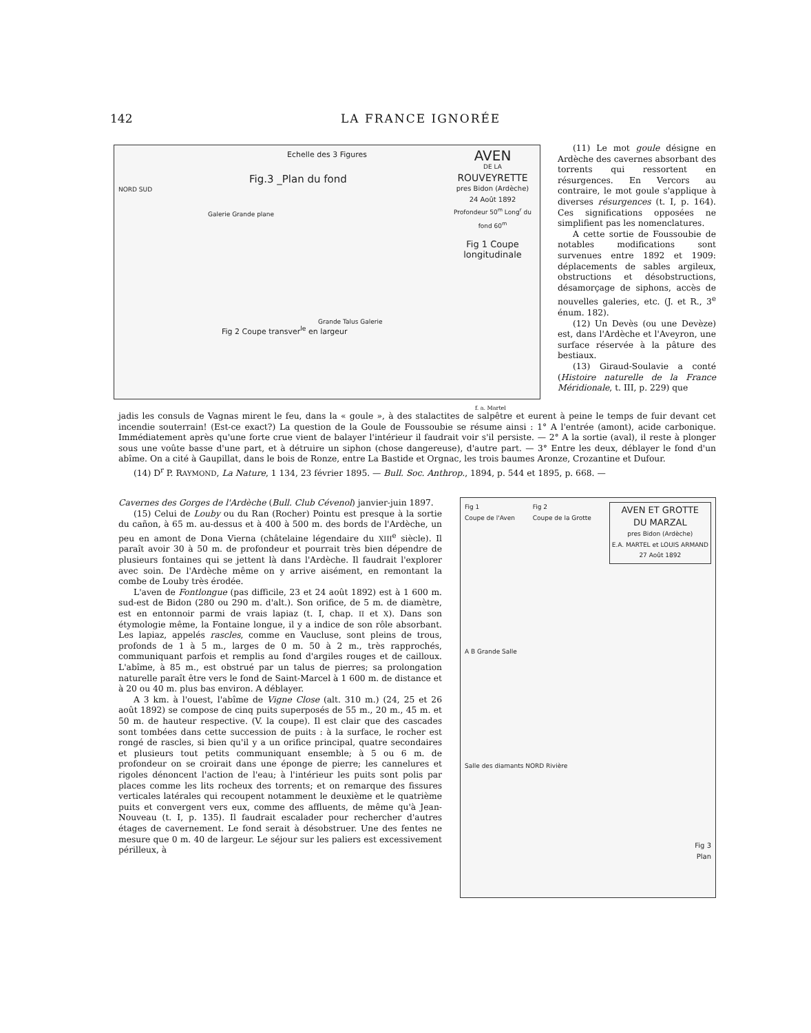142 LA FRANCE IGNORÉE
Echelle des 3 Figures
Fig.3 _Plan du fond
NORD SUD
Galerie Grande plane
AVEN
DE LA
ROUVEYRETTE
pres Bidon (Ardèche)
24 Août 1892
Profondeur 50<sup>m</sup> Long<sup>r</sup> du fond 60<sup>m</sup>
Fig 1 Coupe longitudinale
Fig 2 Coupe transver<sup>le</sup> en largeur
Grande Talus Galerie
f. a. Martel
(11) Le mot goule désigne en Ardèche des cavernes absorbant des torrents qui ressortent en résurgences. En Vercors au contraire, le mot goule s'applique à diverses résurgences (t. I, p. 164). Ces significations opposées ne simplifient pas les nomenclatures.
A cette sortie de Foussoubie de notables modifications sont survenues entre 1892 et 1909: déplacements de sables argileux, obstructions et désobstructions, désamorçage de siphons, accès de nouvelles galeries, etc. (J. et R., 3<sup>e</sup> énum. 182).
(12) Un Devès (ou une Devèze) est, dans l'Ardèche et l'Aveyron, une surface réservée à la pâture des bestiaux.
(13) Giraud-Soulavie a conté (Histoire naturelle de la France Méridionale, t. III, p. 229) que
jadis les consuls de Vagnas mirent le feu, dans la « goule », à des stalactites de salpêtre et eurent à peine le temps de fuir devant cet incendie souterrain! (Est-ce exact?) La question de la Goule de Foussoubie se résume ainsi : 1° A l'entrée (amont), acide carbonique. Immédiatement après qu'une forte crue vient de balayer l'intérieur il faudrait voir s'il persiste. — 2° A la sortie (aval), il reste à plonger sous une voûte basse d'une part, et à détruire un siphon (chose dangereuse), d'autre part. — 3° Entre les deux, déblayer le fond d'un abîme. On a cité à Gaupillat, dans le bois de Ronze, entre La Bastide et Orgnac, les trois baumes Aronze, Crozantine et Dufour.
(14) D<sup>r</sup> P. RAYMOND, La Nature, 1 134, 23 février 1895. — Bull. Soc. Anthrop., 1894, p. 544 et 1895, p. 668. —
Cavernes des Gorges de l'Ardèche (Bull. Club Cévenol) janvier-juin 1897.
(15) Celui de Louby ou du Ran (Rocher) Pointu est presque à la sortie du cañon, à 65 m. au-dessus et à 400 à 500 m. des bords de l'Ardèche, un peu en amont de Dona Vierna (châtelaine légendaire du XIII<sup>e</sup> siècle). Il paraît avoir 30 à 50 m. de profondeur et pourrait très bien dépendre de plusieurs fontaines qui se jettent là dans l'Ardèche. Il faudrait l'explorer avec soin. De l'Ardèche même on y arrive aisément, en remontant la combe de Louby très érodée.
L'aven de Fontlongue (pas difficile, 23 et 24 août 1892) est à 1 600 m. sud-est de Bidon (280 ou 290 m. d'alt.). Son orifice, de 5 m. de diamètre, est en entonnoir parmi de vrais lapiaz (t. I, chap. II et X). Dans son étymologie même, la Fontaine longue, il y a indice de son rôle absorbant. Les lapiaz, appelés rascles, comme en Vaucluse, sont pleins de trous, profonds de 1 à 5 m., larges de 0 m. 50 à 2 m., très rapprochés, communiquant parfois et remplis au fond d'argiles rouges et de cailloux. L'abîme, à 85 m., est obstrué par un talus de pierres; sa prolongation naturelle paraît être vers le fond de Saint-Marcel à 1 600 m. de distance et à 20 ou 40 m. plus bas environ. A déblayer.
A 3 km. à l'ouest, l'abîme de Vigne Close (alt. 310 m.) (24, 25 et 26 août 1892) se compose de cinq puits superposés de 55 m., 20 m., 45 m. et 50 m. de hauteur respective. (V. la coupe). Il est clair que des cascades sont tombées dans cette succession de puits : à la surface, le rocher est rongé de rascles, si bien qu'il y a un orifice principal, quatre secondaires et plusieurs tout petits communiquant ensemble; à 5 ou 6 m. de profondeur on se croirait dans une éponge de pierre; les cannelures et rigoles dénoncent l'action de l'eau; à l'intérieur les puits sont polis par places comme les lits rocheux des torrents; et on remarque des fissures verticales latérales qui recoupent notamment le deuxième et le quatrième puits et convergent vers eux, comme des affluents, de même qu'à Jean-Nouveau (t. I, p. 135). Il faudrait escalader pour rechercher d'autres étages de cavernement. Le fond serait à désobstruer. Une des fentes ne mesure que 0 m. 40 de largeur. Le séjour sur les paliers est excessivement périlleux, à
Fig 1
Coupe de l'Aven Fig 2
Coupe de la Grotte AVEN ET GROTTE
DU MARZAL
pres Bidon (Ardèche)
E.A. MARTEL et LOUIS ARMAND
27 Août 1892
A B Grande Salle
Salle des diamants NORD Rivière
Fig 3
Plan